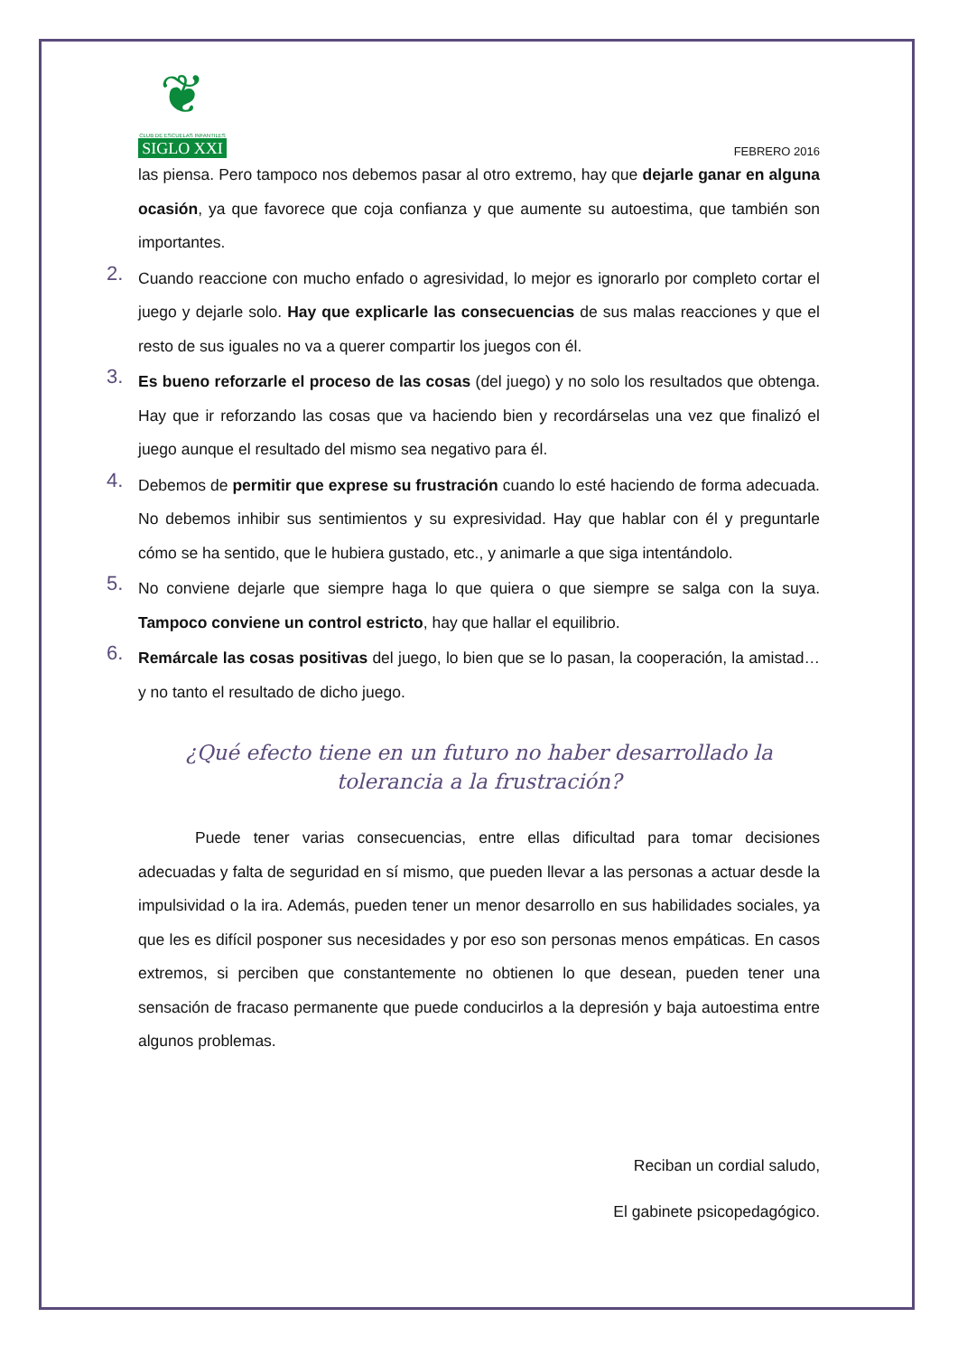❦
CLUB DE ESCUELAS INFANTILES
SIGLO XXI
FEBRERO 2016
las piensa. Pero tampoco nos debemos pasar al otro extremo, hay que dejarle ganar en alguna ocasión, ya que favorece que coja confianza y que aumente su autoestima, que también son importantes.
2.
Cuando reaccione con mucho enfado o agresividad, lo mejor es ignorarlo por completo cortar el juego y dejarle solo. Hay que explicarle las consecuencias de sus malas reacciones y que el resto de sus iguales no va a querer compartir los juegos con él.
3.
Es bueno reforzarle el proceso de las cosas (del juego) y no solo los resultados que obtenga. Hay que ir reforzando las cosas que va haciendo bien y recordárselas una vez que finalizó el juego aunque el resultado del mismo sea negativo para él.
4.
Debemos de permitir que exprese su frustración cuando lo esté haciendo de forma adecuada. No debemos inhibir sus sentimientos y su expresividad. Hay que hablar con él y preguntarle cómo se ha sentido, que le hubiera gustado, etc., y animarle a que siga intentándolo.
5.
No conviene dejarle que siempre haga lo que quiera o que siempre se salga con la suya. Tampoco conviene un control estricto, hay que hallar el equilibrio.
6.
Remárcale las cosas positivas del juego, lo bien que se lo pasan, la cooperación, la amistad… y no tanto el resultado de dicho juego.
¿Qué efecto tiene en un futuro no haber desarrollado la
tolerancia a la frustración?
Puede tener varias consecuencias, entre ellas dificultad para tomar decisiones adecuadas y falta de seguridad en sí mismo, que pueden llevar a las personas a actuar desde la impulsividad o la ira. Además, pueden tener un menor desarrollo en sus habilidades sociales, ya que les es difícil posponer sus necesidades y por eso son personas menos empáticas. En casos extremos, si perciben que constantemente no obtienen lo que desean, pueden tener una sensación de fracaso permanente que puede conducirlos a la depresión y baja autoestima entre algunos problemas.
Reciban un cordial saludo,
El gabinete psicopedagógico.